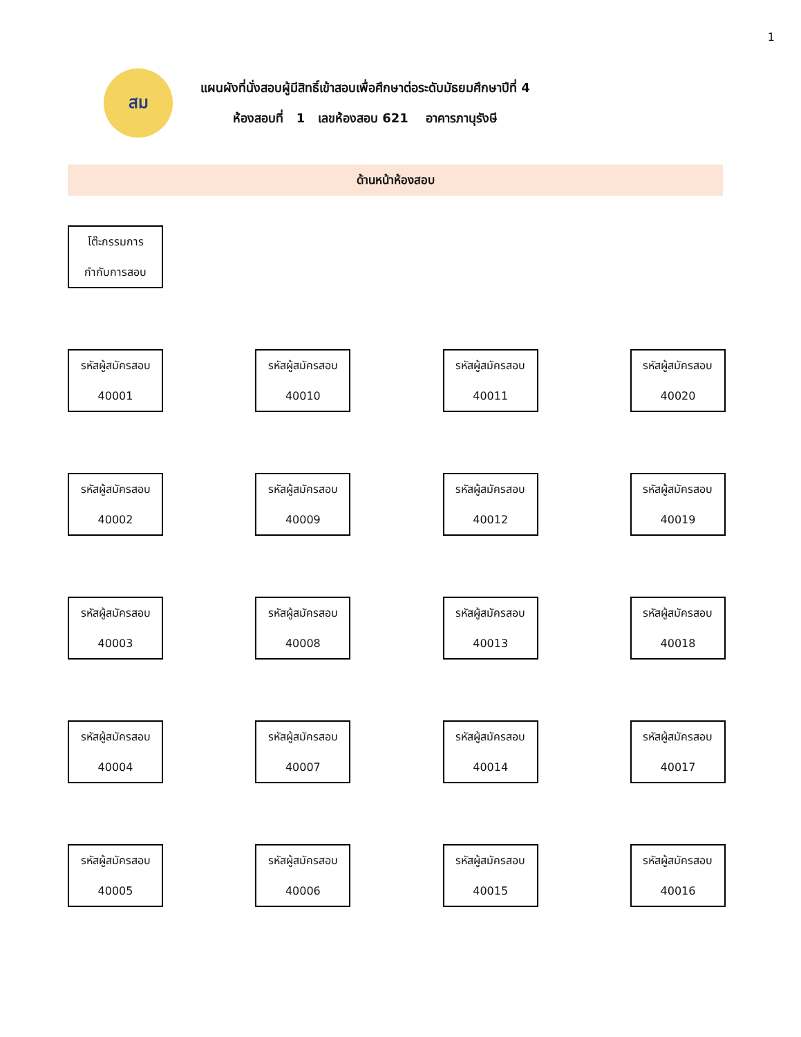1
สม
แผนผังที่นั่งสอบผู้มีสิทธิ์เข้าสอบเพื่อศึกษาต่อระดับมัธยมศึกษาปีที่ 4
ห้องสอบที่ 1 เลขห้องสอบ 621 อาคารภานุรังษี
ด้านหน้าห้องสอบ
โต๊ะกรรมการ
กำกับการสอบ
รหัสผู้สมัครสอบ
40001
รหัสผู้สมัครสอบ
40010
รหัสผู้สมัครสอบ
40011
รหัสผู้สมัครสอบ
40020
รหัสผู้สมัครสอบ
40002
รหัสผู้สมัครสอบ
40009
รหัสผู้สมัครสอบ
40012
รหัสผู้สมัครสอบ
40019
รหัสผู้สมัครสอบ
40003
รหัสผู้สมัครสอบ
40008
รหัสผู้สมัครสอบ
40013
รหัสผู้สมัครสอบ
40018
รหัสผู้สมัครสอบ
40004
รหัสผู้สมัครสอบ
40007
รหัสผู้สมัครสอบ
40014
รหัสผู้สมัครสอบ
40017
รหัสผู้สมัครสอบ
40005
รหัสผู้สมัครสอบ
40006
รหัสผู้สมัครสอบ
40015
รหัสผู้สมัครสอบ
40016